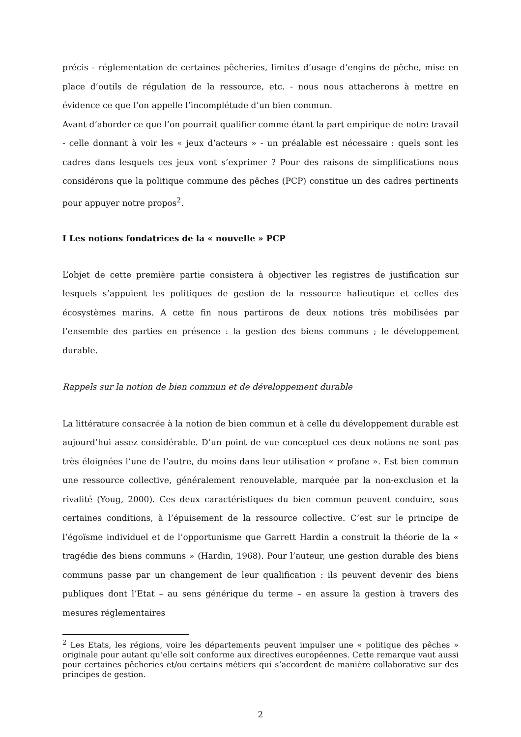précis - réglementation de certaines pêcheries, limites d’usage d’engins de pêche, mise en place d’outils de régulation de la ressource, etc. - nous nous attacherons à mettre en évidence ce que l’on appelle l’incomplétude d’un bien commun.
Avant d’aborder ce que l’on pourrait qualifier comme étant la part empirique de notre travail - celle donnant à voir les « jeux d’acteurs » - un préalable est nécessaire : quels sont les cadres dans lesquels ces jeux vont s’exprimer ? Pour des raisons de simplifications nous considérons que la politique commune des pêches (PCP) constitue un des cadres pertinents pour appuyer notre propos<sup>2</sup>.
I Les notions fondatrices de la « nouvelle » PCP
L’objet de cette première partie consistera à objectiver les registres de justification sur lesquels s’appuient les politiques de gestion de la ressource halieutique et celles des écosystèmes marins. A cette fin nous partirons de deux notions très mobilisées par l’ensemble des parties en présence : la gestion des biens communs ; le développement durable.
Rappels sur la notion de bien commun et de développement durable
La littérature consacrée à la notion de bien commun et à celle du développement durable est aujourd’hui assez considérable. D’un point de vue conceptuel ces deux notions ne sont pas très éloignées l’une de l’autre, du moins dans leur utilisation « profane ». Est bien commun une ressource collective, généralement renouvelable, marquée par la non-exclusion et la rivalité (Youg, 2000). Ces deux caractéristiques du bien commun peuvent conduire, sous certaines conditions, à l’épuisement de la ressource collective. C’est sur le principe de l’égoïsme individuel et de l’opportunisme que Garrett Hardin a construit la théorie de la « tragédie des biens communs » (Hardin, 1968). Pour l’auteur, une gestion durable des biens communs passe par un changement de leur qualification : ils peuvent devenir des biens publiques dont l’Etat – au sens générique du terme – en assure la gestion à travers des mesures réglementaires
<sup>2</sup> Les Etats, les régions, voire les départements peuvent impulser une « politique des pêches » originale pour autant qu’elle soit conforme aux directives européennes. Cette remarque vaut aussi pour certaines pêcheries et/ou certains métiers qui s’accordent de manière collaborative sur des principes de gestion.
2